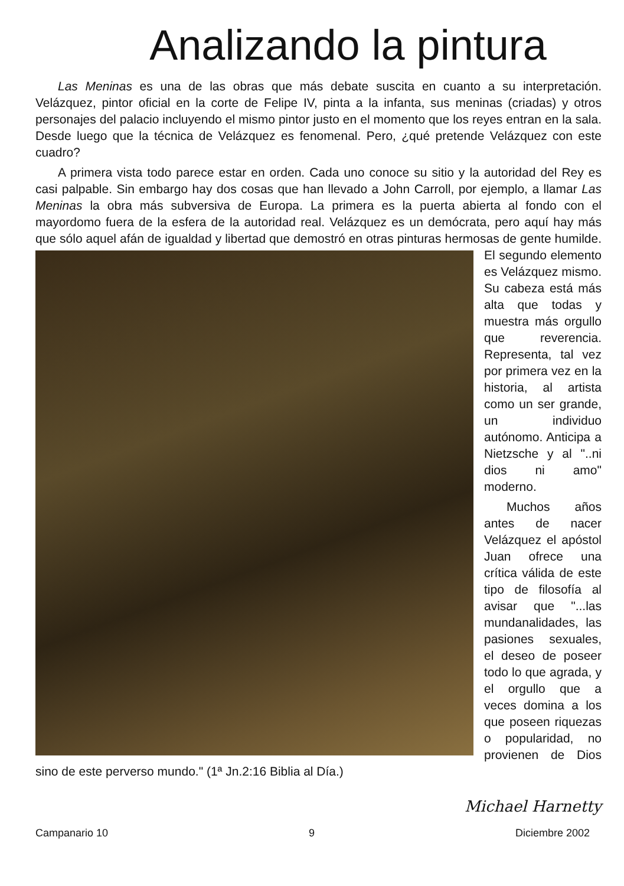Analizando la pintura
Las Meninas es una de las obras que más debate suscita en cuanto a su interpretación. Velázquez, pintor oficial en la corte de Felipe IV, pinta a la infanta, sus meninas (criadas) y otros personajes del palacio incluyendo el mismo pintor justo en el momento que los reyes entran en la sala. Desde luego que la técnica de Velázquez es fenomenal. Pero, ¿qué pretende Velázquez con este cuadro?
A primera vista todo parece estar en orden. Cada uno conoce su sitio y la autoridad del Rey es casi palpable. Sin embargo hay dos cosas que han llevado a John Carroll, por ejemplo, a llamar Las Meninas la obra más subversiva de Europa. La primera es la puerta abierta al fondo con el mayordomo fuera de la esfera de la autoridad real. Velázquez es un demócrata, pero aquí hay más que sólo aquel afán de igualdad y libertad que demostró en otras pinturas hermosas de gente humilde. El segundo elemento es Velázquez mismo. Su cabeza está más alta que todas y muestra más orgullo que reverencia. Representa, tal vez por primera vez en la historia, al artista como un ser grande, un individuo autónomo. Anticipa a Nietzsche y al "..ni dios ni amo" moderno.
Muchos años antes de nacer Velázquez el apóstol Juan ofrece una crítica válida de este tipo de filosofía al avisar que "...las mundanalidades, las pasiones sexuales, el deseo de poseer todo lo que agrada, y el orgullo que a veces domina a los que poseen riquezas o popularidad, no provienen de Dios sino de este perverso mundo." (1ª Jn.2:16 Biblia al Día.)
Michael Harnetty
Campanario 10 9 Diciembre 2002